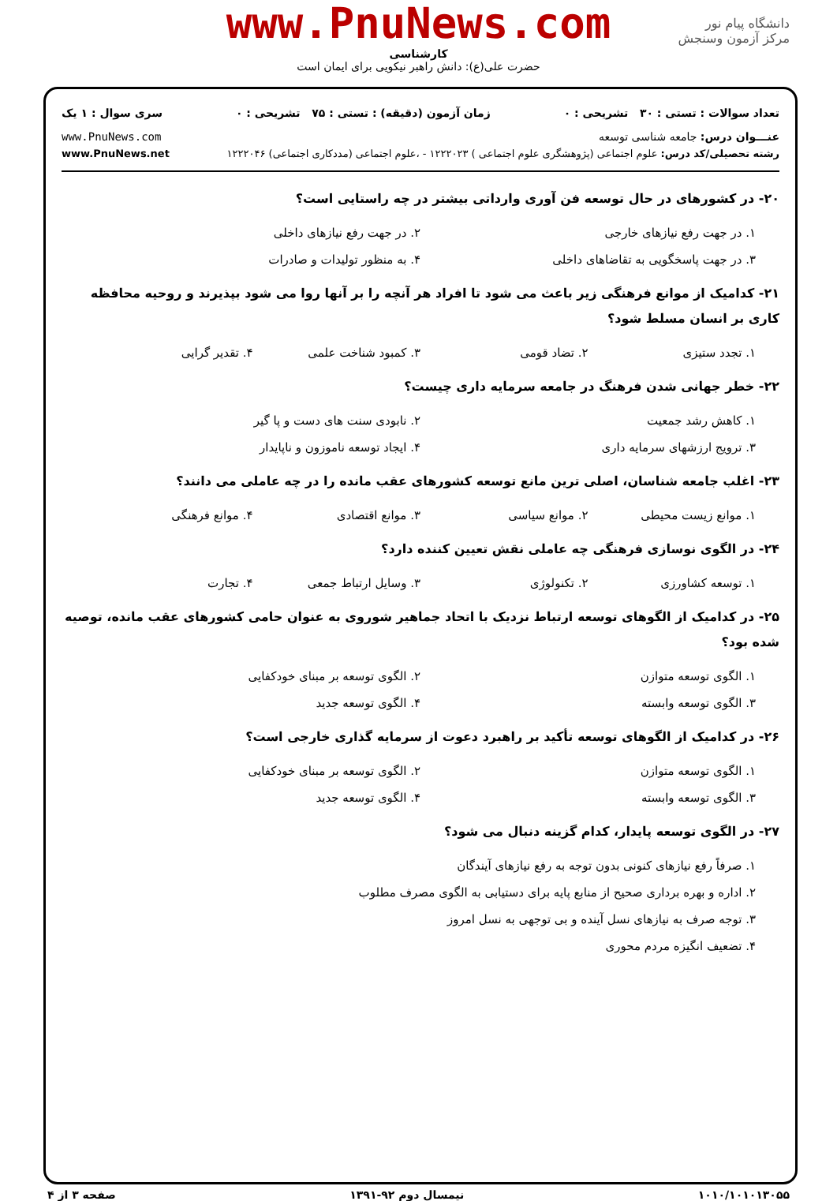دانشگاه پیام نور
مرکز آزمون وسنجش
www.PnuNews.com
کارشناسی
حضرت علی(ع): دانش راهبر نیکویی برای ایمان است
تعداد سوالات : تستی : ۳۰ تشریحی : ۰ زمان آزمون (دقیقه) : تستی : ۷۵ تشریحی : ۰ سری سوال : ۱ یک
عنـــوان درس: جامعه شناسی توسعه www.PnuNews.com
رشته تحصیلی/کد درس: علوم اجتماعی (پژوهشگری علوم اجتماعی ) ۱۲۲۲۰۲۳ - ،علوم اجتماعی (مددکاری اجتماعی) ۱۲۲۲۰۴۶ www.PnuNews.net
۲۰- در کشورهای در حال توسعه فن آوری وارداتی بیشتر در چه راستایی است؟
۱. در جهت رفع نیازهای خارجی ۲. در جهت رفع نیازهای داخلی ۳. در جهت پاسخگویی به تقاضاهای داخلی ۴. به منظور تولیدات و صادرات
۲۱- کدامیک از موانع فرهنگی زیر باعث می شود تا افراد هر آنچه را بر آنها روا می شود بپذیرند و روحیه محافظه کاری بر انسان مسلط شود؟
۱. تجدد ستیزی ۲. تضاد قومی ۳. کمبود شناخت علمی ۴. تقدیر گرایی
۲۲- خطر جهانی شدن فرهنگ در جامعه سرمایه داری چیست؟
۱. کاهش رشد جمعیت ۲. نابودی سنت های دست و پا گیر ۳. ترویج ارزشهای سرمایه داری ۴. ایجاد توسعه ناموزون و ناپایدار
۲۳- اغلب جامعه شناسان، اصلی ترین مانع توسعه کشورهای عقب مانده را در چه عاملی می دانند؟
۱. موانع زیست محیطی ۲. موانع سیاسی ۳. موانع اقتصادی ۴. موانع فرهنگی
۲۴- در الگوی نوسازی فرهنگی چه عاملی نقش تعیین کننده دارد؟
۱. توسعه کشاورزی ۲. تکنولوژی ۳. وسایل ارتباط جمعی ۴. تجارت
۲۵- در کدامیک از الگوهای توسعه ارتباط نزدیک با اتحاد جماهیر شوروی به عنوان حامی کشورهای عقب مانده، توصیه شده بود؟
۱. الگوی توسعه متوازن ۲. الگوی توسعه بر مبنای خودکفایی ۳. الگوی توسعه وابسته ۴. الگوی توسعه جدید
۲۶- در کدامیک از الگوهای توسعه تأکید بر راهبرد دعوت از سرمایه گذاری خارجی است؟
۱. الگوی توسعه متوازن ۲. الگوی توسعه بر مبنای خودکفایی ۳. الگوی توسعه وابسته ۴. الگوی توسعه جدید
۲۷- در الگوی توسعه پایدار، کدام گزینه دنبال می شود؟
۱. صرفاً رفع نیازهای کنونی بدون توجه به رفع نیازهای آیندگان ۲. اداره و بهره برداری صحیح از منابع پایه برای دستیابی به الگوی مصرف مطلوب ۳. توجه صرف به نیازهای نسل آینده و بی توجهی به نسل امروز ۴. تضعیف انگیزه مردم محوری
۱۰۱۰/۱۰۱۰۱۳۰۵۵ نیمسال دوم ۹۲-۱۳۹۱ صفحه ۳ از ۴